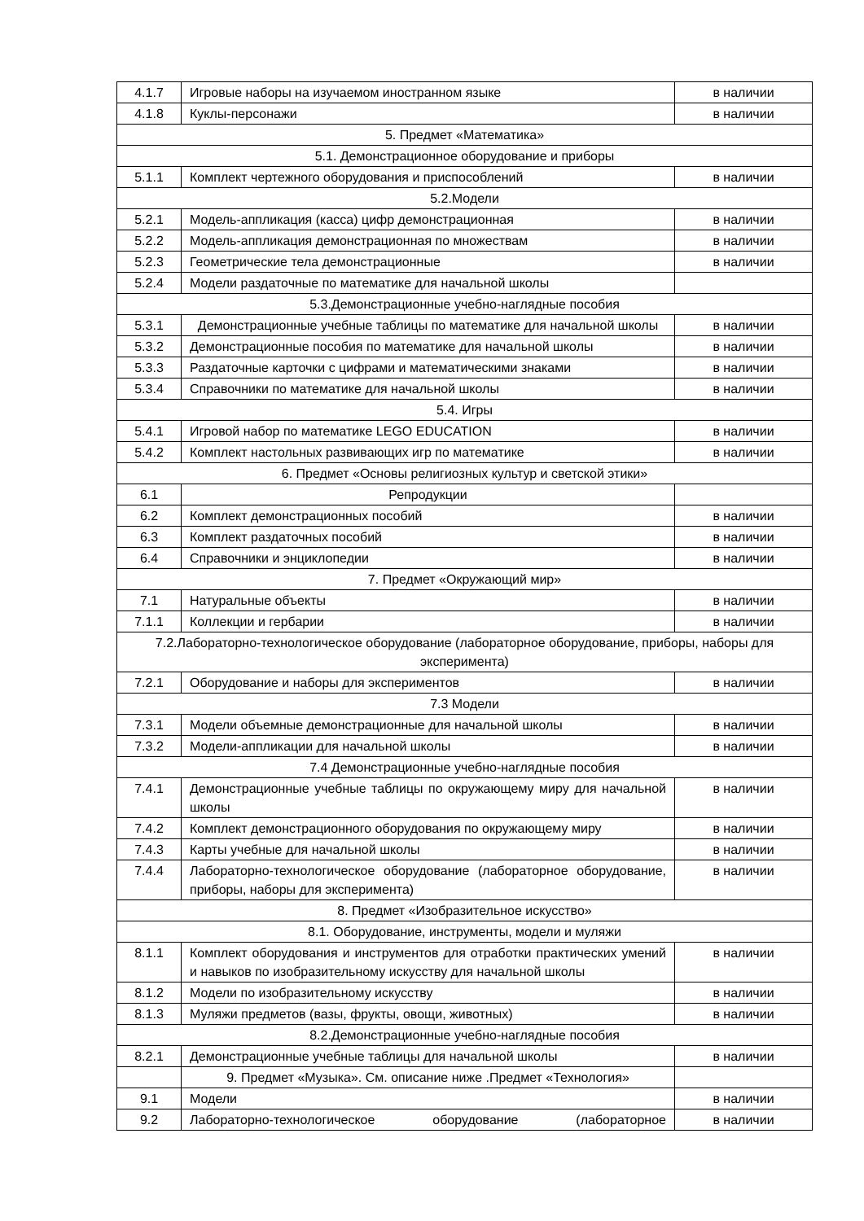| 4.1.7 | Игровые наборы на изучаемом иностранном языке | в наличии |
| 4.1.8 | Куклы-персонажи | в наличии |
| 5. Предмет «Математика» | | |
| 5.1. Демонстрационное оборудование и приборы | | |
| 5.1.1 | Комплект чертежного оборудования и приспособлений | в наличии |
| 5.2.Модели | | |
| 5.2.1 | Модель-аппликация (касса) цифр демонстрационная | в наличии |
| 5.2.2 | Модель-аппликация демонстрационная по множествам | в наличии |
| 5.2.3 | Геометрические тела демонстрационные | в наличии |
| 5.2.4 | Модели раздаточные по математике для начальной школы | |
| 5.3.Демонстрационные учебно-наглядные пособия | | |
| 5.3.1 | Демонстрационные учебные таблицы по математике для начальной школы | в наличии |
| 5.3.2 | Демонстрационные пособия по математике для начальной школы | в наличии |
| 5.3.3 | Раздаточные карточки с цифрами и математическими знаками | в наличии |
| 5.3.4 | Справочники по математике для начальной школы | в наличии |
| 5.4. Игры | | |
| 5.4.1 | Игровой набор по математике LEGO EDUCATION | в наличии |
| 5.4.2 | Комплект настольных развивающих игр по математике | в наличии |
| 6. Предмет «Основы религиозных культур и светской этики» | | |
| 6.1 | Репродукции | |
| 6.2 | Комплект демонстрационных пособий | в наличии |
| 6.3 | Комплект раздаточных пособий | в наличии |
| 6.4 | Справочники и энциклопедии | в наличии |
| 7. Предмет «Окружающий мир» | | |
| 7.1 | Натуральные объекты | в наличии |
| 7.1.1 | Коллекции и гербарии | в наличии |
| 7.2.Лабораторно-технологическое оборудование (лабораторное оборудование, приборы, наборы для эксперимента) | | |
| 7.2.1 | Оборудование и наборы для экспериментов | в наличии |
| 7.3 Модели | | |
| 7.3.1 | Модели объемные демонстрационные для начальной школы | в наличии |
| 7.3.2 | Модели-аппликации для начальной школы | в наличии |
| 7.4 Демонстрационные учебно-наглядные пособия | | |
| 7.4.1 | Демонстрационные учебные таблицы по окружающему миру для начальной школы | в наличии |
| 7.4.2 | Комплект демонстрационного оборудования по окружающему миру | в наличии |
| 7.4.3 | Карты учебные для начальной школы | в наличии |
| 7.4.4 | Лабораторно-технологическое оборудование (лабораторное оборудование, приборы, наборы для эксперимента) | в наличии |
| 8. Предмет «Изобразительное искусство» | | |
| 8.1. Оборудование, инструменты, модели и муляжи | | |
| 8.1.1 | Комплект оборудования и инструментов для отработки практических умений и навыков по изобразительному искусству для начальной школы | в наличии |
| 8.1.2 | Модели по изобразительному искусству | в наличии |
| 8.1.3 | Муляжи предметов (вазы, фрукты, овощи, животных) | в наличии |
| 8.2.Демонстрационные учебно-наглядные пособия | | |
| 8.2.1 | Демонстрационные учебные таблицы для начальной школы | в наличии |
| | 9. Предмет «Музыка». См. описание ниже .Предмет «Технология» | |
| 9.1 | Модели | в наличии |
| 9.2 | Лабораторно-технологическое оборудование (лабораторное | в наличии |